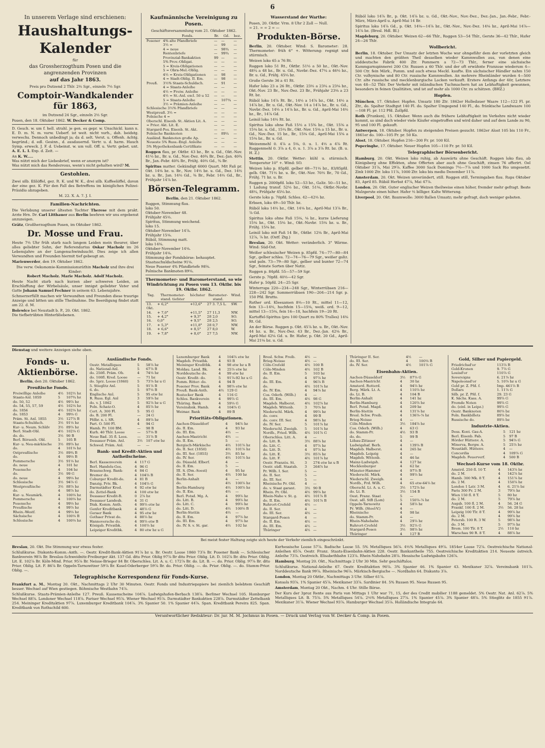6
In unserem Verlage sind erschienen:
Haushaltungs-Kalender
für
das Grossherzogthum Posen und die angrenzenden Provinzen
auf das Jahr 1863.
Preis pro Dutzend 2 Thlr. 2½ Sgr., einzeln 7½ Sgr.
Comptoir-Wandkalender für 1863,
im Dutzend 24 Sgr., einzeln 2½ Sgr.
Posen, den 18. Oktober 1862. W. Decker & Comp.
D. Gesch. w. um f. hell. strahl. je gen. es gepr. w. Unschickl. kann n. E. D. m. N. m. vorw. Ueberf. ist weit. nicht vorh., dah. beidstg. verwechs. Dennoch unbedingt ja; da d. selt. Verst. u. Offenh. Achtg. begründ.; d. edl. Gesinn., d. ausdauernd. Vertr. u. d. harm. Hauch Symp. erweck. J. F. d. Uebeinst. w. um voll. Off. u. Vertr. gebet. unt. A. E. L. I. Exp. d. Zeit. —
An K. W.....
Was nützt mich der Liebesbrief, wenn er anonym ist?
Was nützt mich das Rendezvous, wenn's nicht gehalten wird? M.
Gestohlen.
Zwei silb. Eßlöffel, gez. R. K. und W. K., drei silb. Kaffeelöffel, davon der eine gez. K. Für den Fall des Betreffens im königlichen Polizei-Präsidio abzugeben.
M. 22. X. A. 7. J. I.
Familien-Nachrichten.
Die Verlobung unserer ältesten Tochter Therese mit dem prakt. Arzte Hrn. Dr. Carl Litthauer aus Berlin beehren wir uns ergebenst anzuzeigen.
Grätz, Großherzogthum Posen, im Oktober 1862.
Dr. Mosse und Frau.
Heute 7½ Uhr früh starb nach langem Leiden mein theurer, über alles geliebter Sohn, der Referendarius Oskar Macholz im 26 Lebensjahre an der Lungenschwindsucht. Dies zeige ich allen Verwandten und Freunden hiermit tief gebeugt an.
Marienwerder, den 19. Oktober 1862.
Die verw. Oekonomie-Kommissionsräthin Macholz und ihre drei Kinder:
Robert Macholz. Marie Macholz. Adolf Macholz.
Heute Nacht starb nach kurzen aber schweren Leiden, an Erschlaffung der Wirbelsäule, unser innigst geliebter Vater und Gatte Johann Samuel Fechner in seinem 63. Lebensjahre.
Schmerzerfüllt machen wir Verwandten und Freunden diese traurige Anzeige und bitten um stille Theilnahme. Die Beerdigung findet statt am 22. d. M.
Bolewice bei Neustadt b. P., 20. Okt. 1862.
Die tiefbetrübten Hinterbliebenen.
Kaufmännische Vereinigung zu Posen.
Geschäftsversammlung vom 21. Oktober 1862.
| | Fonds. | Br. | Gd. | bez. |
| --- | --- | --- | --- | --- |
| Posener | 4% alte Pfandbriefe | — | — | — |
| | 3½ = | — | 99 | — |
| | 4 = neue | — | 98¾ | — |
| | Rentenbriefe | — | 99¾ | — |
| | Provinzial-Bankaktien | 99 | — | — |
| | 5% Prov.-Obligat. | — | — | — |
| | 5 = Kreis-Obligationen | — | — | — |
| | 5 = Obra-Mel.-Oblig. | — | — | — |
| | 4½ = Kreis-Obligationen | — | 98 | — |
| | 4 = Stadt-Oblig. II. Em. | — | 98 | — |
| Preuß. | 3½% Staats-Schuldsch. | — | 91 | — |
| | 4 = Staats-Anleihe | — | — | — |
| | 4½ = Freiw. Anleihe | — | — | — |
| | 4½ = St.-Anl. excl. 50 u 52 | — | — | — |
| | 5 = Staats-Anleihe | — | 107¾ | — |
| | 3½ = Prämien-Anleihe | — | — | — |
| Schlesische 3½% Pfandbriefe | | — | — | — |
| Westpreuß. 3½ = | | — | — | — |
| Polnische 4 = | | — | — | — |
| Oberschl. Eisenb. St. Aktien Lit. A. | | — | — | — |
| = Prior. Akt. Lit. E. | | — | — | — |
| Stargard-Pos. Eisenb. St. Akt. | | — | — | — |
| Polnische Banknoten | | — | 89¼ | — |
| Ausländ. Banknoten große Ap. | | — | — | — |
| Neueste 5% Russ.-Engl. Anleihe | | — | — | — |
| 5% Hypothekenbank-Certifikate | | — | — | — |
Roggen flau, pr. Oktbr. 43 bz., Br. u. Gd., Okt.-Nov. 41½ bz., Br. u. Gd., Nov.-Dez. 40¾ Br., Dez.-Jan. 40¾ Br., Jan.-Febr. 40¾ Br., Frühj. 40½ Gd., ¾ Br.
Spiritus matter. Gekündigt 6000 Quart. Mit Faß pr. Okt. 14⅛ bz. u. Br., Nov. 14½ bz. u. Gd., Dez. 14½ bz. u. Br., Jan. 14½ Gd., ⅜ Br., Febr. 14½ Gd., Br., Frühjahr 14⅞ bz.
Börsen-Telegramm.
Berlin, den 21. Oktober 1862.
Roggen, Stimmung flau.
loko 50.
Oktober-November 48.
Frühjahr 45½.
Spiritus, Stimmung weichend.
loko 15.
Oktober-November 14⅞.
Frühjahr 15⅛.
Rüböl, Stimmung matt.
loko 14⅛.
Oktober-November 14⅛.
Frühjahr 14⅛.
Stimmung der Fondsbörse: behauptet.
Staatsschuldscheine 91⅛.
Neue Posener 4% Pfandbriefe 98⅝.
Polnische Banknoten 89¼.
Thermometer- und Barometerstand, so wie Windrichtung zu Posen vom 13. Oktbr. bis 19. Oktbr. 1862.
| Tag. | Thermometer-stand. tiefster | höchster | Barometer-stand. | Wind. |
| --- | --- | --- | --- | --- |
| 13. Okt. | + 6,2° | +12,6° | 27 3. 7,5 L. | SW. |
| 14. | + 7,0° | +11,5° | 27 11,3 | NW. |
| 15. | + 4,2° | + 9,3° | 28 2,0 | SO. |
| 16. | 0,0° | + 9,5° | 28 2,5 | SO. |
| 17. | + 5,3° | +11,8° | 28 0,7 | NW. |
| 18. | + 6,6° | + 8,5° | 27 8,0 | W. |
| 19. | + 7,8° | + 8,0° | 27 7,5 | NW. |
Wasserstand der Warthe:
Posen, 20. Oktbr. Vrm. 8 Uhr 2 Zoll — Null.
= 21. = = 2 = —
Produkten-Börse.
Berlin, 20. Oktober. Wind: S. Barometer: 28. Thermometer: früh 6° +. Witterung: regnigt und stürmisch.
Weizen loko 65 a 76 Rt.
Roggen loko 51 Rt., Oktbr. 51½ a 50 bz., Okt.-Nov. 48¼ a 48 bz., Br. u. Gd., Novbr.-Dez. 47¼ a 46½ bz., Br. u. Gd., Frühj. 45¼ bz.
Große Gerste 36 a 41 Rt.
Hafer loko 23 a 26 Rt., Oktbr. 23½ a 23¼ a 23⅛ bz., Okt.-Nov. 23 Br., Nov.-Dez. 23 Br., Frühjahr 23⅛ a 23 Rt. bz.
Rüböl loko 14⅞ Rt. Br., 14½ a 14⅞ bz., Okt. 14½ a 14⅞ bz., Br. u. Gd., Okt.-Nov. 14 a 14⅞ bz., Br. u. Gd., Novbr.-Dez. 14½ a 14⅞ bz., Br. u. Gd., April-Mai 14½ bz., Br., 14⅞ Gd.
Leinöl loko 14½ Rt. bz.
Spiritus loko ohne Faß 15½ a 15⅜ bz., Okt. 15⅝ a 15⅛ bz. u. Gd., 15¼ Br., Okt.-Nov. 15⅛ a 15 bz., Br. u. Gd., Nov.-Dez. 15 bz., Br., 15⅛ Gd., April-Mai 15⅝ a 15⅛ bz., Br. u. Gd.
Weizenmehl 0. 4⅞ a 5⅛, 0. u. 1. 4½ a 4⅞ Rt. Roggenmehl 0. 3⅞ a 4, 0. u. 1. 3⅞ a 3⅞ Rt. bz. (B. u. H. Z.)
Stettin, 20. Oktbr. Wetter: kühl u. stürmisch. Temperatur 10° +. Wind: SO.
Weizen loko p. 85pfd. gelber 68—71½ bz., 83/85pfd. gelb. Okt. 71½ bz. u. Br., Okt.-Nov. 70½ Br., 70 Gd., Frühj. 71 bz. u. Br.
Roggen p. 2000pfd. loko 52—53 bz., Galiz. 50—51 bz., 1 Ladung transf. 52½ bz., Okt. 51⅛, Oktbr.-Novbr. 48¼, Frühjahr 45¼ bz.
Gerste loko p. 70pfd. Schles. 42—42½ bz.
Erbsen, loko 49—50 Thlr. bz.
Rüböl loko 14½ bz., Okt. 14⅛ bz., April-Mai 13⅞ Br., ⅞ Gd.
Spiritus loko ohne Faß 15⅛, ⅛ bz., kurze Lieferung 15⅛ bz., Okt. 15⅛ bz., Okt.-Novbr. 15⅛ bz. u. Br., Frühj. 15⅛ bz.
Leinöl loko mit Faß 14 Br., Oktbr. 12⅛ Br., April-Mai 12⅞, ⅞ bz. (Ostf. Ztg.)
Breslau, 20. Okt. Wetter: veränderlich. 3° Wärme. Wind: Süd-Ost.
Weißer schlesischer Weizen p. 85pfd. 74—77—80—84 Sgr., gelber schles. 72—74—76—79 Sgr., weißer galiz. und poln. 73—79—80 Sgr., gelber und bunter 72—74 Sgr., feinste Sorten über Notiz.
Roggen p. 84pfd. 55—57—59 Sgr.
Gerste p. 70pfd. 40½—42 Sgr.
Hafer p. 50pfd. 24—25 Sgr.
Winterraps 220—234—248 Sgr., Winterrübsen 216—228—242 Sgr. Sommerrübsen 190—204—214 Sgr. p. 150 Pfd. Brutto.
Rother ord. Kleesamen 8½—10 Rt., mittel 11—12, fein 13—14½, hochfein 15—15⅛, weiß. ord. 9—12, mittel 13—15⅛, fein 16—18, hochfein 19—20 Rt.
Kartoffel-Spiritus (pro 100 Quart zu 80% Tralles) 14⅛ Rt. Gd.
An der Börse. Roggen p. Okt. 45⅞ bz. u. Br., Okt.-Nov. 44 bz. u. Br., Nov.-Dez. 43 Br., Dez.-Jan. 42⅛ Br., April-Mai 42⅛ Gd. u. Br. Hafer, p. Okt. 20 Gd., April-Mai 21⅛ bz. u. Gd.
Rüböl loko 14⅞ Br., p. Okt. 14⅞ bz. u. Gd., Okt.-Nov., Nov.-Dez., Dez.-Jan., Jan.-Febr., Febr.-März, März-April u. April-Mai 14 Br.
Spiritus loko 14⅞ Gd., p. Okt. 14⅛—14⅞ bz., Okt.-Nov., Nov.-Dez. 14⅛ bz., April-Mai 14⅞—14⅞ bz. (Bresl. Hdl. Bl.)
Magdeburg, 20. Oktober. Weizen 62—66 Thlr., Roggen 53—54 Thlr., Gerste 36—42 Thlr., Hafer 24—26 Thlr.
Wollbericht.
Berlin, 18. Oktober. Der Umsatz der letzten Woche war ohngefähr dem der vorletzten gleich und machten den größten Theil desselben wieder Kammwollen aus, von denen eine süddeutsche Fabrik 400 Ztr. Pommern a 72—73 Thlr., ferner eine sächsische Kammgarnspinnerei 200 Ctr. Russen a 60 Thlr. und der oft erwähnte Franzose wiederum 4—500 Ctr. fein Märk., Pomm. und auch etwas Meckl. kaufte. Ein sächsischer Händler nahm 150 Ctr. volhynische und 80 Ctr. russische Kammwollen. An mehrere Rheinländer wurden 4—500 Ctr. alte russische und mecklenburgische Locken verkauft. Erstere Anfangs der 40r, Letztere von 48—52 Thlr. Der Verkehr mit inländischen Tuchmachern hat an Lebhaftigkeit gewonnen, besonders in feinen Qualitäten, und ist auf mehr als 1000 Ctr. zu schätzen. (BHZ.)
Hopfen.
München, 17. Oktober. Hopfen. Umsatz 180 Ztr. 1862er Holledauer Waare 112—122 Fl. pr. Ztr., do. Spalter Stadtgut 140 Fl. do. Spalter Umgegend 140 Fl., do. fränkische Landwaare 100—108 Fl. pr. 112 Pfd. Zollpfd.
Roth (Franken), 15. Oktober. Wenn auch die frühere Lebhaftigkeit im Verkehre nicht wieder kommt, so sind doch wieder viele Käufer eingetroffen und wird daher und auf dem Lande zu 90, 95 und 100 Fl. gekauft.
Antwerpen, 18. Oktober. Hopfen zu steigenden Preisen gesucht. 1862er Alost 105 bis 110 Fr., 1861er do. 100—105 Fr. pr. 50 Ko.
Alost, 18. Oktober. Hopfen 216—200 Fr. pr. 100 Kil.
Poperinghe, 17. Oktober. Neuer Hopfen 105—110 Fr. pr. 50 Kil.
Telegraphischer Börsenbericht.
Hamburg, 20. Okt. Weizen loko ruhig, ab Auswärts ohne Geschäft. Roggen loko flau, ab Königsberg ohne Effekten, ohne Offerten aber auch ohne Geschäft, zinsen 76 offerirt. Oel Oktober 31⅞, Mai 29⅞. Kaffee 3000 Sack Domingo 7½—7⅞ und 1000 Sack Rio umgesetzt. Zink 1000 Ztr. loko 11⅞, 1000 Ztr. loko bis medio Dezember 11⅞.
Amsterdam, 20. Okt. Weizen unverändert, still. Roggen still, Termingaben flau. Raps Oktober 83, April 85. Rüböl Herbst 47⅞, Mai 47⅞.
London, 20. Okt. Guter englischer Weizen theilweise einen höher, fremder mehr gefragt. Beste Malzgerste einen höher. Hafer ½ billiger. Kalte Witterung.
Liverpool, 20. Okt. Baumwolle: 3000 Ballen Umsatz; mehr gefragt, doch weniger geboten.
Dienstag und weitere Anzeigen siehe oben.
Fonds- u. Aktienbörse.
Berlin, den 20. Oktober 1862.
Preußische Fonds.
| Freiwillige Anleihe | 4½ | 102½ bz |
| Staats-Anl. 1859 | 5 | 107¾ bz |
| do. 50, 52 | 4½ | 99⅞ bz |
| do. 54, 55, 57, 59 | 4½ | 102⅛ bz |
| do. 1856 | 4½ | 102⅛ bz |
| do. 1853 | 4 | 99⅝ G |
| Präm. St. Anl. 1855 | 3½ | 127⅞ B |
| Staats-Schuldsch. | 3½ | 91⅛ bz |
| Kur- u. Neum. Schldv | 3½ | 89⅞ bz |
| Berl. Stadt-Obl. | 4½ | 102⅛ G |
| do. do. | 3½ | 90 B |
| Berl. Börsenh. Obl. | 5 | 105 B |
| Kur- u. Neu-märkische | 3½ | 89⅞ bz |
| do. | 4 | 101⅛ bz |
| Ostpreußische | 3½ | 89¾ B |
| do. | 4 | 99⅛ B |
| Pommersche | 3½ | 91⅛ bz |
| do. neue | 4 | 101 bz |
| Posensche | 4 | 104 bz |
| do. | 3½ | 99 G |
| do. neue | 4 | 99⅛ bz |
| Schlesische | 3½ | 94⅞ G |
| Westpreußische | 3½ | 88⅞ bz |
| do. | 4 | 98⅞ bz |
| Kur- u. Neumärk. | 4 | 100⅛ bz |
| Pommersche | 4 | 100⅛ bz |
| Posensche | 4 | 99⅛ bz |
| Preußische | 4 | 99⅞ bz |
| Rhein.-Westf. | 4 | 99⅛ bz |
| Sächsische | 4 | 100⅛ B |
| Schlesische | 4 | 100⅛ bz |
Ausländische Fonds.
| Oestr. Metalliques | 5 | 58⅞ bz |
| do. National-Anl. | 5 | 67⅞ B |
| do. 250fl. Präm. Ob. | 4 | 74⅛ bz |
| do. 100fl. Kred. Loose | — | 71 bz |
| do. 5prz. Loose (1860) | 5 | 73⅞ bz u G |
| 5. Stieglitz Anl. | 5 | 91⅞ B |
| 6. do. | 5 | 97⅛ B |
| Englische Anl. | 5 | 95 etw bz |
| R. Russ. Egl. Anl | 3 | 59⅞ bz |
| do. v. J. 1862 | 5 | 92⅞ bz u G |
| Poln. Schatz-O. | 4 | 85⅞ bz |
| Cert. A. 300 Fl. | 5 | 95 G |
| do. B. 200 Fl. | — | 24 G |
| Pfdbr. n. i. SR. | 4 | 89⅞ bz |
| Part. O. 500 Fl. | 4 | 94 G |
| Hamb. Pr. 100 BM. | — | 98 B |
| Kurh. 40 Thlr. Loose | — | 57⅛ B |
| Neue Bad. 35 fl. Loos. | — | 31⅞ B |
| Dessauer Präm. Anl. | 3½ | 107 etw bz |
| Schwed. Präm. Anl. | — | — |
Bank- und Kredit-Aktien und Antheilscheine.
| Berl. Kassenverein | 4 | 117 G |
| Berl. Handels-Ges. | 4 | 96 G |
| Braunschwg. Bank- | 4 | 84 G |
| Bremer do. | 4 | 104⅞ B |
| Coburger Kredit-do. | 4 | 81 B |
| Danzig. Priv. Bk. | 4 | 104⅞ G |
| Darmstädter Kred. | 4 | 92 etw bz |
| do. Zettel-Bank | 4 | 100 etw bz |
| Dessauer Kredit-B. | 0 | 2⅞ bz |
| Dessauer Landesb. | 4 | 31 G |
| Disk. Komm. Anth. | 4 | 99⅞ etw bz |
| Genfer Kreditbank | 4 | 48⅞ G |
| Geraer Bank | 4 | 95 etw bz |
| Gothaer Privat do. | 4 | 88⅞ bz |
| Hannoversche do. | 4 | 99⅞ etw B |
| Königsb. Privatbk. | 4 | 100⅞ bz |
| Leipziger Kreditbk. | 4 | 80 etw bz u G |
| Luxemburger Bank | 4 | 104⅞ etw bz |
| Magdeb. Privatbk. | 4 | 93 B |
| Meininger Kreditbk. | 4 | 98 etw bz u B |
| Moldau. Land. Bk. | 4 | 25⅞ etw bz |
| Norddeutsche do. | 4 | 99 etw bz |
| Oestr. Kredit- do. | 5 | 91⅞-92 bz u G |
| Pomm. Ritter- do. | 4 | 94 B |
| Posener Prov. Bank | 4 | 98⅞ etw bz |
| Preuß. Bank-Anth. | 4½ | 129 G |
| Rostocker Bank | 4 | 116 G |
| Schles. Bankverein | 4 | 99⅞ G |
| Thüring. Bank | 4 | 59⅛ G |
| Vereinsbnk. Hamb. | 4 | 104⅞ G |
| Weimar. Bank | 4 | 89 B |
Prioritäts-Obligationen.
| Aachen-Düsseldorf | 4 | 94⅞ bz |
| do. II. Em. | 4 | 93 bz |
| do. III. Em. | 4½ | — |
| Aachen-Mastricht | 4½ | — |
| do. II. Em. | 5 | — |
| Bergisch-Märkische | 4½ | 101⅞ bz |
| do. II. Ser. (1850) | 4½ | 101⅞ bz |
| do. III. Ser. (1855) | 3½ | 85 bz |
| do. IV. Ser. | 4½ | 101⅞ bz |
| do. Düsseld. Elberf. | 4 | — |
| do. II. Em. | 5 | — |
| III. S. (Dm.-Soest) | 4 | 95 bz |
| do. II. Ser. | 4½ | 100 bz |
| Berlin-Anhalt | 4 | — |
| do. | 4½ | 100⅞ bz |
| Berlin-Hamburg | 4½ | 100⅞ bz |
| do. II. Em. | 4½ | — |
| Berl. Potsd. Mg. A. | 4 | 99⅞ bz |
| do. Litt. B. | 4 | 99⅞ bz |
| do. Litt. C. | 4 | 99⅞ bz |
| do. Litt. D. | 4½ | 100⅛ B |
| Berlin-Stettin | 4½ | — |
| do. II. Em. | 4 | 97⅞ bz |
| do. III. Em. | 4 | 97⅞ bz |
| do. IV. S. v. St. gar. | 4½ | 102 bz |
| Bresl. Schw. Freib. | 4½ | — |
| Brieg-Neisse | 4½ | — |
| Cöln-Crefeld | 4½ | 100 B |
| Cöln-Minden | 4½ | 102 B |
| do. II. Em. | 5 | 103 bz |
| do. | 4 | 97⅞ bz |
| do. III. Em. | 4 | 96⅞ B |
| do. | 4½ | 101⅞ bz |
| do. IV. Em. | 4 | 94⅞ bz |
| Cos. Oderb. (Wilh.) | 4 | — |
| do. III. Em. | 4½ | 98 G |
| Magdeb. Halberst. | 4½ | 102⅞ bz |
| Magdeb. Wittenb. | 3 | 70⅞ bz |
| Niederschl. Märk. | 4 | 99⅞ bz |
| do. conv. | 4 | 99 B |
| do. conv. III. Ser. | 4 | 98⅞ bz |
| do. IV. Ser. | 5 | 101⅞ bz |
| Niederschl. Zweigb. | 5 | 101⅞ bz |
| Nordb., Fried. Wilh. | 4½ | 101⅞ G |
| Oberschles. Litt. A. | 4 | — |
| do. Litt. B. | 3½ | 88⅞ bz |
| do. Litt. C. | 4 | 97⅞ bz |
| do. Litt. D. | 4 | 97⅞ bz |
| do. Litt. E. | 3½ | 85⅞ bz |
| do. Litt. F. | 4½ | 101⅞ bz |
| Oestr. Französ. St. | 3 | 274 etw bz u B |
| Oestr. südl. Staatsb. | 3 | 264⅞ bz |
| Pr. Wilh. I. Ser. | 5 | — |
| do. II. Ser. | 5 | — |
| do. III. Ser. | 5 | — |
| Rheinische Pr. Obl. | 4 | — |
| do. v. Staat garant. | 3½ | 90 B |
| Rhein. Pr. Obl. | 4½ | 99⅞ bz |
| Rhein-Nahe v. St. g. | 4½ | 101⅞ B |
| do. II. Em. | 4½ | 101⅞ B |
| Ruhrort-Crefeld | 4½ | — |
| do. II. Ser. | 4 | — |
| do. III. Ser. | 4½ | — |
| Stargard-Posen | 4 | — |
| do. II. Em. | 4½ | — |
| do. III. Em. | 4½ | — |
| Thüringer | 4½ | — |
| Thüringer II. Ser. | 4½ | — |
| do. III. Ser. | 4 | 100⅛ B |
| do. IV. Ser. | 4½ | 101⅞ G |
Eisenbahn-Aktien.
| Aachen-Düsseldorf | 3½ | 87⅞ G |
| Aachen-Mastricht | 4 | 30 bz |
| Amsterd. Rotterd. | 4 | 94⅞ bz |
| Berg. Märk. Lt. A. | 4 | 110⅞ bz |
| do. Lt. B. | 4 | 104 B |
| Berlin-Anhalt | 4 | 141 bz |
| Berlin-Hamburg | 4 | 120⅞ bz |
| Berl. Potsd. Magd. | 4 | 209 bz |
| Berlin-Stettin | 4 | 131⅞ bz |
| Bresl. Schw. Freib. | 4 | 136⅞-⅞ bz |
| Brieg-Neisse | 4 | — |
| Cöln-Minden | 3½ | 184⅞ bz |
| Cos. Oderb. (Wilh.) | 4 | 63 G |
| do. Stamm-Pr. | 4½ | 93 B |
| do. do. | 5 | 99 B |
| Löbau-Zittauer | 4 | — |
| Ludwigshaf. Berb. | 4 | 139⅞ B |
| Magdeb. Halberst. | 4 | 265 bz |
| Magdeb. Leipzig | 4 | — |
| Magdeb. Wittenb. | 4 | 46 bz |
| Mainz-Ludwigsh. | 4 | 127 bz |
| Mecklenburger | 4 | 62 bz |
| Münster-Hammer | 4 | 97⅞ B |
| Niederschl. Märk. | 4 | 99⅞ bz |
| Niederschl. Zweigb. | 4 | — |
| Nordb., Frd. Wilh. | 4 | 65 etw-64⅞ bz |
| Oberschl. Lt. A. u. C. | 3½ | 172⅞ bz |
| do. Lt. B. | 3½ | 154 B |
| Oest. Franz. Staat | 5 | — |
| Oest. sdl. StB (Lom) | 5 | 150⅞-⅞ bz |
| Oppeln-Tarnowitz | 4 | 58⅞ bz |
| Pr. Wilh. (Steel-V.) | 4 | — |
| Rheinische | 4 | 98 bz |
| do. Stamm-Pr. | 4 | — |
| Rhein-Nahebahn | 4 | 29⅞ bz |
| Ruhrort-Crefeld | 3½ | 92⅞ G |
| Stargard-Posen | 3½ | 98⅞ bz |
| Thüringer | 4 | 127 B |
Gold, Silber und Papiergeld.
| Friedrichsd'or | 113⅞ B |
| Gold-Kronen | 9. 7⅞ G |
| Louisd'or | 110⅞ G |
| Sovereigns | 6. 21⅞ bz |
| Napoleonsd'or | 5. 10⅞ bz u G |
| Gold pr. Z. Pfd. f. | Imp. 461⅞ B |
| Dollars | 1. 11⅞ G |
| Silb. pr. Z. Pfd. f. | 29. 23 G |
| K. Sächs. Kass. A. | 99⅞ G |
| Fremde Noten | 99⅞ G |
| do. (einl. in Leipz.) | 99⅞ G |
| Oestr. Banknoten | 80⅞ bz |
| Poln. Bankbillets | 89⅞ bz |
| Russische do. | 89⅞ bz |
Industrie-Aktien.
| Dess. Kont. Gas-A. | 5 | 121 bz |
| Berl. Eisenb. Fab. | 5 | 97 B |
| Hörder Hüttenv. A. | 5 | 94⅞ G |
| Minerva, Bergw. A. | 5 | 25⅞ bz |
| Neustädt. Hüttenv. | 4 | — |
| Concordia | 4 | 109⅞ G |
| Magdeb. Feuerverf. | 4 | 500 B |
Wechsel-Kurse vom 18. Oktbr.
| Amstrd. 250 fl. 10 T. | 4 | 143⅞ bz |
| do. 2 M. | 4 | 142⅞ bz |
| Hamb. 300 Mk. 8 T. | 4 | 151⅞ bz |
| do. 2 M. | 4 | 150⅞ bz |
| London 1 Lstr. 3 M. | 4 | 6. 21⅞ bz |
| Paris 300 Fr. 2 M. | 3 | 79⅞ bz |
| Wien 150 fl. 8 T. | 5 | 80 bz |
| do. 2 M. | 5 | 79⅞ bz |
| Augsb. 100 fl. 2 M. | 4 | 56. 24 G |
| Frankf. 100 fl. 2 M. | 3½ | 56. 28 bz |
| Leipzig 100 Tlr. 8 T. | 4 | 99⅞ bz |
| do. 2 M. | 4 | 99⅞ bz |
| Petersb. 100 R. 3 W. | 5 | 98⅞ bz |
| do. 3 M. | 5 | 97⅞ bz |
| Brem. 100 Tlr. 8 T. | 2½ | 110 bz |
| Warschau 90 R. 8 T. | 4 | 88⅞ bz |
Bei meist fester Haltung zeigte sich heute der Verkehr ziemlich eingeschränkt.
Breslau, 20. Okt. Die Stimmung war etwas fester.
Schlußkurse. Diskonto-Komm.-Anth. —. Oestr. Kredit-Bank-Aktien 91⅞ bz u. Br. Oestr. Loose 1860 73⅞ Br. Posener Bank —. Schlesischer Bankverein 98⅞ Br. Breslau-Schweidnitz-Freiburger Akt. 137 Gd. dito Prior. Oblig 97⅞ Br dito Prior. Oblig. Lit. D. 102⅞ Br. dito Prior. Oblig. Lit. E. 102⅞ Br. Köln-Mind. Prior. 95⅞ Br. Neisse-Brieger 84 Br. Oberschles. Lit. A. u. C. 172⅞ Br. do. Lit. B. —. do. Prior. Oblig. 97⅞ Br. dito Prior. Oblig. Lit. F. 86⅞ Br. Oppeln-Tarnowitzer 59⅞ Br. Kosel-Oderberger 59⅞ Br. do. Prior. Oblig. —. do. Prior. Oblig. —. do. Stamm-Prior. Oblig. —.
Telegraphische Korrespondenz für Fonds-Kurse.
Frankfurt a. M., Montag 20. Okt., Nachmittags 2 Uhr 30 Minuten. Oestr. Fonds und Industriepapiere bei ziemlich belebtem Geschäft besser. Wechsel auf Wien gestiegen. Böhmische Westbahn 74⅞.
Schlußkurse. Staats-Prämien-Anleihe 127. Preuß. Kassenscheine 104⅞. Ludwigshafen-Berbach 138⅞. Berliner Wechsel 105. Hamburger Wechsel 88⅞. Londoner Wechsel 118⅞. Pariser Wechsel 95⅞. Wiener Wechsel 95⅞. Darmstädter Bankaktien 228⅞. Darmstädter Zettelbank 254. Meininger Kreditaktien 97⅞. Luxemburger Kreditbank 104⅞. 3% Spanier 50. 1% Spanier 44⅞. Span. Kreditbank Pereira 825. Span. Kreditbank von Rothschild 600.
Kurhessische Loose 57⅞. Badische Loose 55. 5% Metalliques 56⅞. 4½% Metalliques 49⅞. 1854er Loose 72⅞. Oestreichische National-Anleihen 65⅞. Oestr. Franz. Staats-Eisenbahn-Aktien 228. Oestr. Bankantheile 755. Oestreichische Kreditaktien 214. Neueste östreich. Anleihe 73⅞. Oestreich. Elisabethbahn 123⅞. Rhein-Nahebahn 28⅞. Hessische Ludwigsbahn 126⅞.
Hamburg, Montag 20. Okt., Nachmittags 2 Uhr 30 Min. Sehr geschäftslos.
Schlußkurse. National-Anleihe 67. Oestr. Kreditaktien 90⅞. 3% Spanier 46. 1% Spanier 43. Mexikaner 32⅞. Vereinsbank 101⅞. Norddeutsche Bank 99⅞. Rheinische 96⅞. Märkisch-Bergische —. Nordbahn 64. Diskonto 3⅞.
London, Montag 20 Oktbr., Nachmittags 3 Uhr. Silber 61⅞.
Konsols 93⅞. 1% Spanier 45⅞. Mexikaner 33⅞. Sardinier 84. 5% Russen 95. Neue Russen 95.
Amsterdam, Montag 20 Okt., Nachm. 4 Uhr. Stille Börse.
Der Kurs der 3proz Rente aus Paris von Mittags 1 Uhr war 71, 15, der des Credit mobilier 1188 gemeldet. 5% Oestr. Nat. Anl. 62⅞. 5% Metalliques Lit. B. 75⅞. 5% Metalliques 54⅞. 2½% Metalliques 27⅞. 1% Spanier 45⅞. 3% Spanier 48⅞. 5% Stieglitz de 1855 91⅞. Mexikaner 31⅞. Wiener Wechsel 93⅞. Hamburger Wechsel 35⅞. Holländische Integrale 64.
Verantwortlicher Redakteur: Dr. jur. M. M. Jochmus in Posen. — Druck und Verlag von W. Decker & Comp. in Posen.